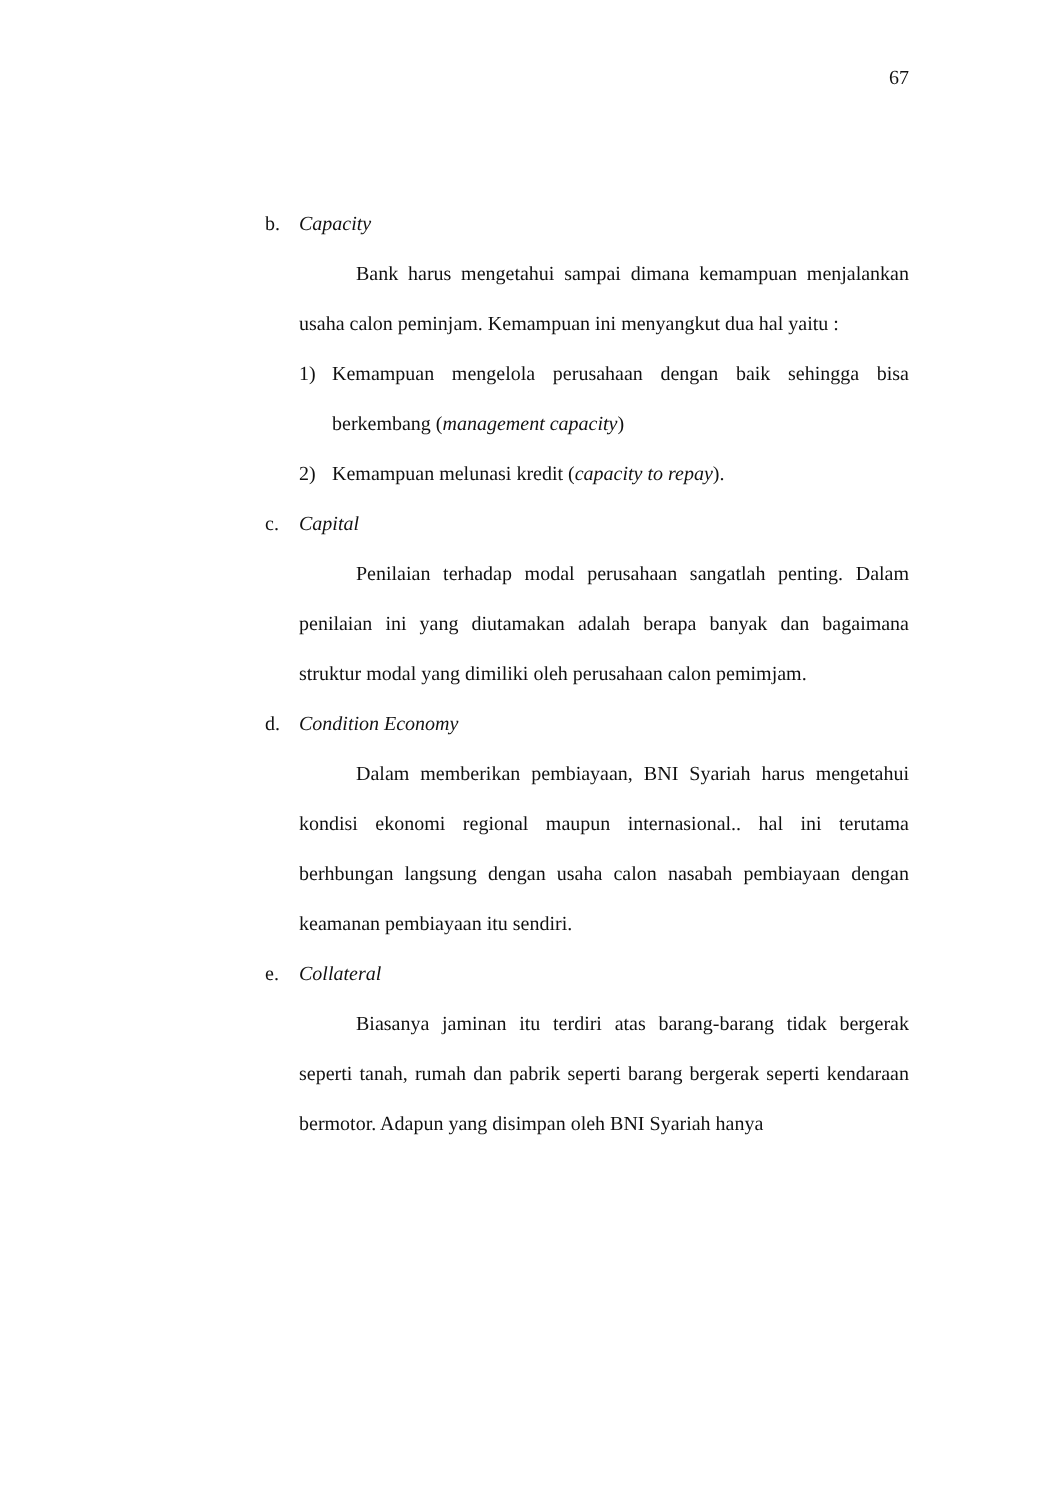67
b. Capacity
Bank harus mengetahui sampai dimana kemampuan menjalankan usaha calon peminjam. Kemampuan ini menyangkut dua hal yaitu :
1) Kemampuan mengelola perusahaan dengan baik sehingga bisa berkembang (management capacity)
2) Kemampuan melunasi kredit (capacity to repay).
c. Capital
Penilaian terhadap modal perusahaan sangatlah penting. Dalam penilaian ini yang diutamakan adalah berapa banyak dan bagaimana struktur modal yang dimiliki oleh perusahaan calon pemimjam.
d. Condition Economy
Dalam memberikan pembiayaan, BNI Syariah harus mengetahui kondisi ekonomi regional maupun internasional.. hal ini terutama berhbungan langsung dengan usaha calon nasabah pembiayaan dengan keamanan pembiayaan itu sendiri.
e. Collateral
Biasanya jaminan itu terdiri atas barang-barang tidak bergerak seperti tanah, rumah dan pabrik seperti barang bergerak seperti kendaraan bermotor. Adapun yang disimpan oleh BNI Syariah hanya